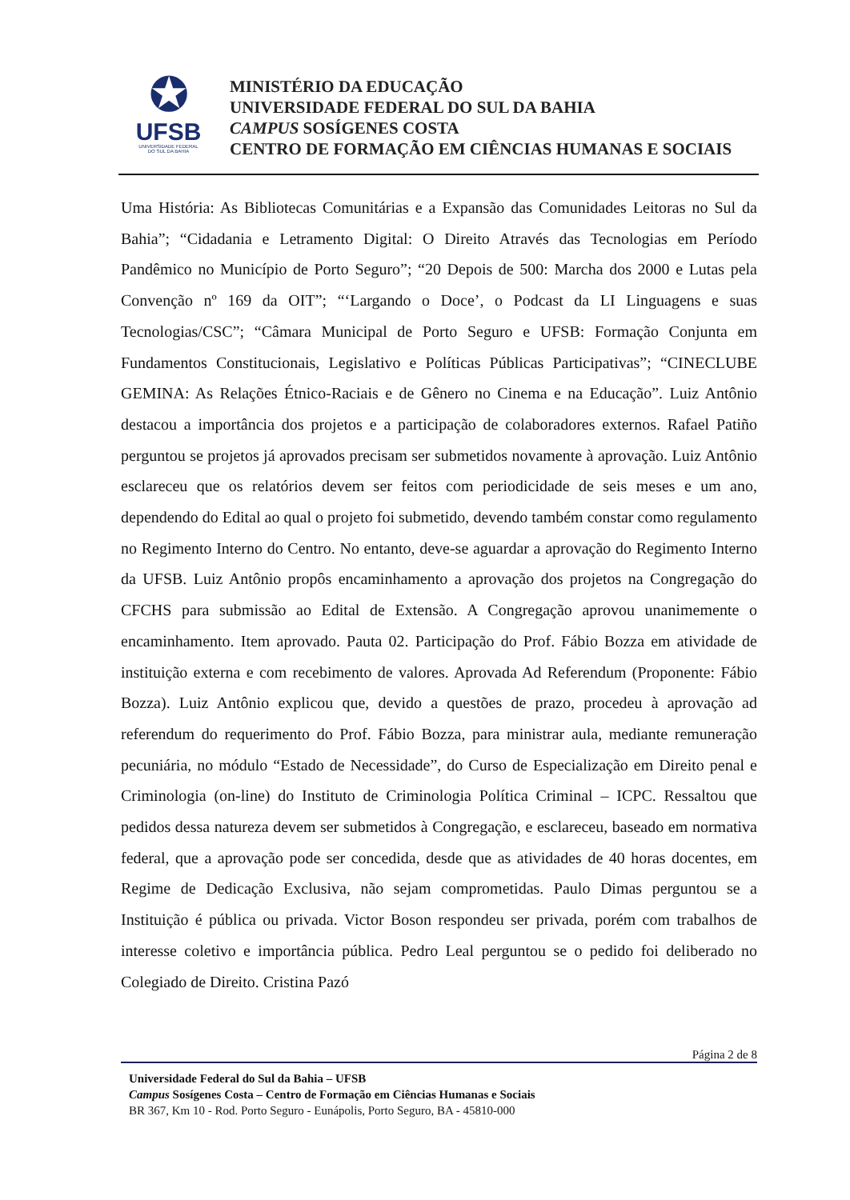✪
UFSB
UNIVERSIDADE FEDERAL
DO SUL DA BAHIA
MINISTÉRIO DA EDUCAÇÃO
UNIVERSIDADE FEDERAL DO SUL DA BAHIA
CAMPUS SOSÍGENES COSTA
CENTRO DE FORMAÇÃO EM CIÊNCIAS HUMANAS E SOCIAIS
Uma História: As Bibliotecas Comunitárias e a Expansão das Comunidades Leitoras no Sul da Bahia”; “Cidadania e Letramento Digital: O Direito Através das Tecnologias em Período Pandêmico no Município de Porto Seguro”; “20 Depois de 500: Marcha dos 2000 e Lutas pela Convenção nº 169 da OIT”; “‘Largando o Doce’, o Podcast da LI Linguagens e suas Tecnologias/CSC”; “Câmara Municipal de Porto Seguro e UFSB: Formação Conjunta em Fundamentos Constitucionais, Legislativo e Políticas Públicas Participativas”; “CINECLUBE GEMINA: As Relações Étnico-Raciais e de Gênero no Cinema e na Educação”. Luiz Antônio destacou a importância dos projetos e a participação de colaboradores externos. Rafael Patiño perguntou se projetos já aprovados precisam ser submetidos novamente à aprovação. Luiz Antônio esclareceu que os relatórios devem ser feitos com periodicidade de seis meses e um ano, dependendo do Edital ao qual o projeto foi submetido, devendo também constar como regulamento no Regimento Interno do Centro. No entanto, deve-se aguardar a aprovação do Regimento Interno da UFSB. Luiz Antônio propôs encaminhamento a aprovação dos projetos na Congregação do CFCHS para submissão ao Edital de Extensão. A Congregação aprovou unanimemente o encaminhamento. Item aprovado. Pauta 02. Participação do Prof. Fábio Bozza em atividade de instituição externa e com recebimento de valores. Aprovada Ad Referendum (Proponente: Fábio Bozza). Luiz Antônio explicou que, devido a questões de prazo, procedeu à aprovação ad referendum do requerimento do Prof. Fábio Bozza, para ministrar aula, mediante remuneração pecuniária, no módulo “Estado de Necessidade”, do Curso de Especialização em Direito penal e Criminologia (on-line) do Instituto de Criminologia Política Criminal – ICPC. Ressaltou que pedidos dessa natureza devem ser submetidos à Congregação, e esclareceu, baseado em normativa federal, que a aprovação pode ser concedida, desde que as atividades de 40 horas docentes, em Regime de Dedicação Exclusiva, não sejam comprometidas. Paulo Dimas perguntou se a Instituição é pública ou privada. Victor Boson respondeu ser privada, porém com trabalhos de interesse coletivo e importância pública. Pedro Leal perguntou se o pedido foi deliberado no Colegiado de Direito. Cristina Pazó
Página 2 de 8
Universidade Federal do Sul da Bahia – UFSB
Campus Sosígenes Costa – Centro de Formação em Ciências Humanas e Sociais
BR 367, Km 10 - Rod. Porto Seguro - Eunápolis, Porto Seguro, BA - 45810-000